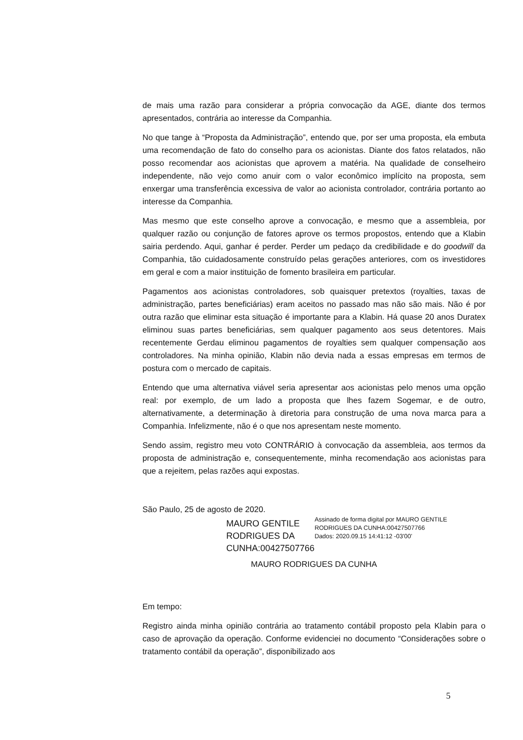de mais uma razão para considerar a própria convocação da AGE, diante dos termos apresentados, contrária ao interesse da Companhia.
No que tange à “Proposta da Administração”, entendo que, por ser uma proposta, ela embuta uma recomendação de fato do conselho para os acionistas. Diante dos fatos relatados, não posso recomendar aos acionistas que aprovem a matéria. Na qualidade de conselheiro independente, não vejo como anuir com o valor econômico implícito na proposta, sem enxergar uma transferência excessiva de valor ao acionista controlador, contrária portanto ao interesse da Companhia.
Mas mesmo que este conselho aprove a convocação, e mesmo que a assembleia, por qualquer razão ou conjunção de fatores aprove os termos propostos, entendo que a Klabin sairia perdendo. Aqui, ganhar é perder. Perder um pedaço da credibilidade e do goodwill da Companhia, tão cuidadosamente construído pelas gerações anteriores, com os investidores em geral e com a maior instituição de fomento brasileira em particular.
Pagamentos aos acionistas controladores, sob quaisquer pretextos (royalties, taxas de administração, partes beneficiárias) eram aceitos no passado mas não são mais. Não é por outra razão que eliminar esta situação é importante para a Klabin. Há quase 20 anos Duratex eliminou suas partes beneficiárias, sem qualquer pagamento aos seus detentores. Mais recentemente Gerdau eliminou pagamentos de royalties sem qualquer compensação aos controladores. Na minha opinião, Klabin não devia nada a essas empresas em termos de postura com o mercado de capitais.
Entendo que uma alternativa viável seria apresentar aos acionistas pelo menos uma opção real: por exemplo, de um lado a proposta que lhes fazem Sogemar, e de outro, alternativamente, a determinação à diretoria para construção de uma nova marca para a Companhia. Infelizmente, não é o que nos apresentam neste momento.
Sendo assim, registro meu voto CONTRÁRIO à convocação da assembleia, aos termos da proposta de administração e, consequentemente, minha recomendação aos acionistas para que a rejeitem, pelas razões aqui expostas.
São Paulo, 25 de agosto de 2020.
MAURO GENTILE RODRIGUES DA CUNHA:00427507766
Assinado de forma digital por MAURO GENTILE RODRIGUES DA CUNHA:00427507766
Dados: 2020.09.15 14:41:12 -03'00'
MAURO RODRIGUES DA CUNHA
Em tempo:
Registro ainda minha opinião contrária ao tratamento contábil proposto pela Klabin para o caso de aprovação da operação. Conforme evidenciei no documento “Considerações sobre o tratamento contábil da operação”, disponibilizado aos
5